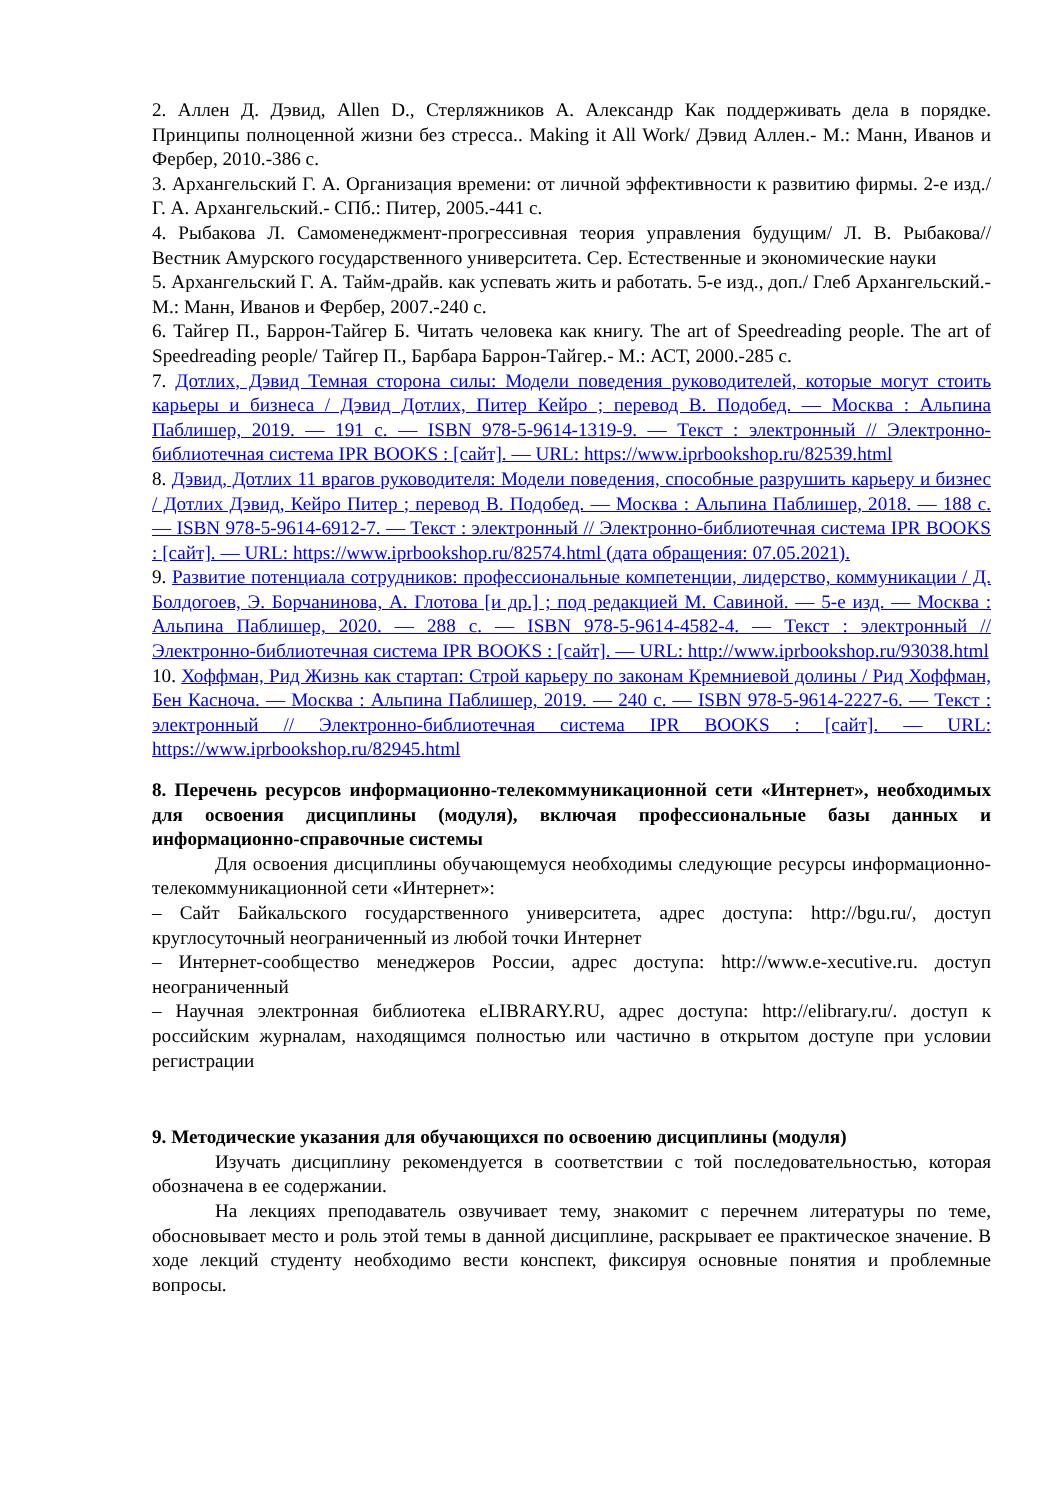2. Аллен Д. Дэвид, Allen D., Стерляжников А. Александр Как поддерживать дела в порядке. Принципы полноценной жизни без стресса.. Making it All Work/ Дэвид Аллен.- М.: Манн, Иванов и Фербер, 2010.-386 с.
3. Архангельский Г. А. Организация времени: от личной эффективности к развитию фирмы. 2-е изд./ Г. А. Архангельский.- СПб.: Питер, 2005.-441 с.
4. Рыбакова Л. Самоменеджмент-прогрессивная теория управления будущим/ Л. В. Рыбакова// Вестник Амурского государственного университета. Сер. Естественные и экономические науки
5. Архангельский Г. А. Тайм-драйв. как успевать жить и работать. 5-е изд., доп./ Глеб Архангельский.- М.: Манн, Иванов и Фербер, 2007.-240 с.
6. Тайгер П., Баррон-Тайгер Б. Читать человека как книгу. The art of Speedreading people. The art of Speedreading people/ Тайгер П., Барбара Баррон-Тайгер.- М.: АСТ, 2000.-285 с.
7. Дотлих, Дэвид Темная сторона силы: Модели поведения руководителей, которые могут стоить карьеры и бизнеса / Дэвид Дотлих, Питер Кейро ; перевод В. Подобед. — Москва : Альпина Паблишер, 2019. — 191 c. — ISBN 978-5-9614-1319-9. — Текст : электронный // Электронно-библиотечная система IPR BOOKS : [сайт]. — URL: https://www.iprbookshop.ru/82539.html
8. Дэвид, Дотлих 11 врагов руководителя: Модели поведения, способные разрушить карьеру и бизнес / Дотлих Дэвид, Кейро Питер ; перевод В. Подобед. — Москва : Альпина Паблишер, 2018. — 188 c. — ISBN 978-5-9614-6912-7. — Текст : электронный // Электронно-библиотечная система IPR BOOKS : [сайт]. — URL: https://www.iprbookshop.ru/82574.html (дата обращения: 07.05.2021).
9. Развитие потенциала сотрудников: профессиональные компетенции, лидерство, коммуникации / Д. Болдогоев, Э. Борчанинова, А. Глотова [и др.] ; под редакцией М. Савиной. — 5-е изд. — Москва : Альпина Паблишер, 2020. — 288 c. — ISBN 978-5-9614-4582-4. — Текст : электронный // Электронно-библиотечная система IPR BOOKS : [сайт]. — URL: http://www.iprbookshop.ru/93038.html
10. Хоффман, Рид Жизнь как стартап: Строй карьеру по законам Кремниевой долины / Рид Хоффман, Бен Касноча. — Москва : Альпина Паблишер, 2019. — 240 c. — ISBN 978-5-9614-2227-6. — Текст : электронный // Электронно-библиотечная система IPR BOOKS : [сайт]. — URL: https://www.iprbookshop.ru/82945.html
8. Перечень ресурсов информационно-телекоммуникационной сети «Интернет», необходимых для освоения дисциплины (модуля), включая профессиональные базы данных и информационно-справочные системы
Для освоения дисциплины обучающемуся необходимы следующие ресурсы информационно-телекоммуникационной сети «Интернет»:
– Сайт Байкальского государственного университета, адрес доступа: http://bgu.ru/, доступ круглосуточный неограниченный из любой точки Интернет
– Интернет-сообщество менеджеров России, адрес доступа: http://www.e-xecutive.ru. доступ неограниченный
– Научная электронная библиотека eLIBRARY.RU, адрес доступа: http://elibrary.ru/. доступ к российским журналам, находящимся полностью или частично в открытом доступе при условии регистрации
9. Методические указания для обучающихся по освоению дисциплины (модуля)
Изучать дисциплину рекомендуется в соответствии с той последовательностью, которая обозначена в ее содержании.
На лекциях преподаватель озвучивает тему, знакомит с перечнем литературы по теме, обосновывает место и роль этой темы в данной дисциплине, раскрывает ее практическое значение. В ходе лекций студенту необходимо вести конспект, фиксируя основные понятия и проблемные вопросы.